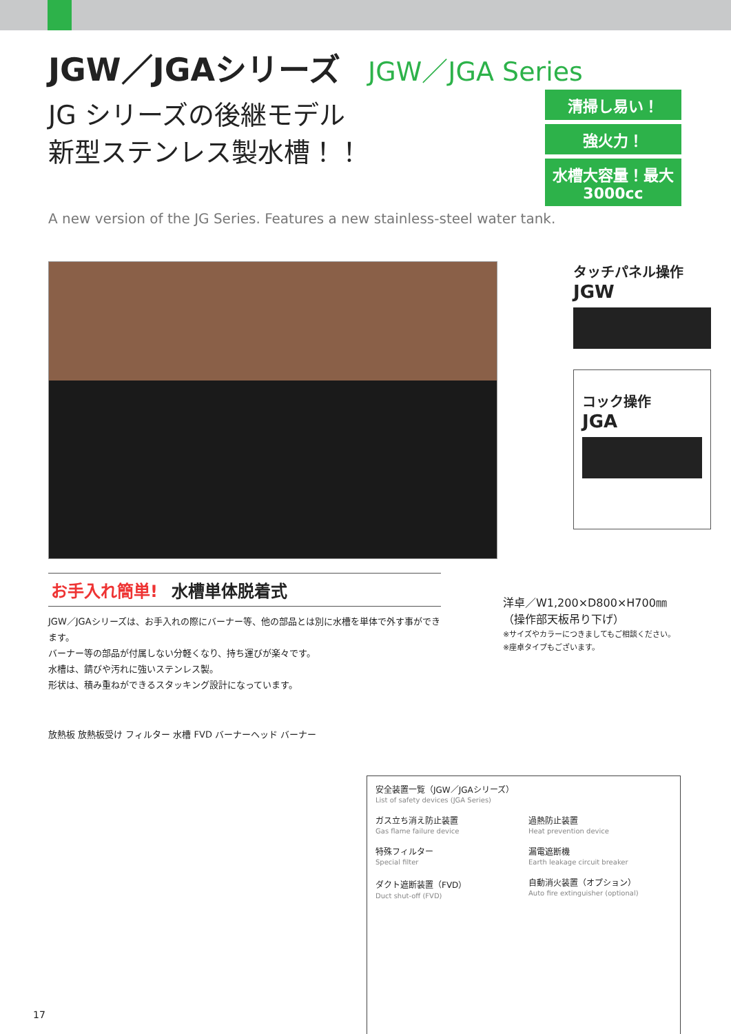JGW／JGAシリーズ JGW／JGA Series
JG シリーズの後継モデル
新型ステンレス製水槽！！
清掃し易い！
強火力！
水槽大容量！最大3000cc
A new version of the JG Series. Features a new stainless-steel water tank.
タッチパネル操作
JGW
コック操作
JGA
お手入れ簡単! 水槽単体脱着式
JGW／JGAシリーズは、お手入れの際にバーナー等、他の部品とは別に水槽を単体で外す事ができます。
バーナー等の部品が付属しない分軽くなり、持ち運びが楽々です。
水槽は、錆びや汚れに強いステンレス製。
形状は、積み重ねができるスタッキング設計になっています。
洋卓／W1,200×D800×H700㎜
（操作部天板吊り下げ）
※サイズやカラーにつきましてもご相談ください。
※座卓タイプもございます。
放熱板 放熱板受け フィルター 水槽 FVD バーナーヘッド バーナー
安全装置一覧（JGW／JGAシリーズ）
List of safety devices (JGA Series)
ガス立ち消え防止装置
Gas flame failure device
過熱防止装置
Heat prevention device
特殊フィルター
Special filter
漏電遮断機
Earth leakage circuit breaker
ダクト遮断装置（FVD）
Duct shut-off (FVD)
自動消火装置（オプション）
Auto fire extinguisher (optional)
17